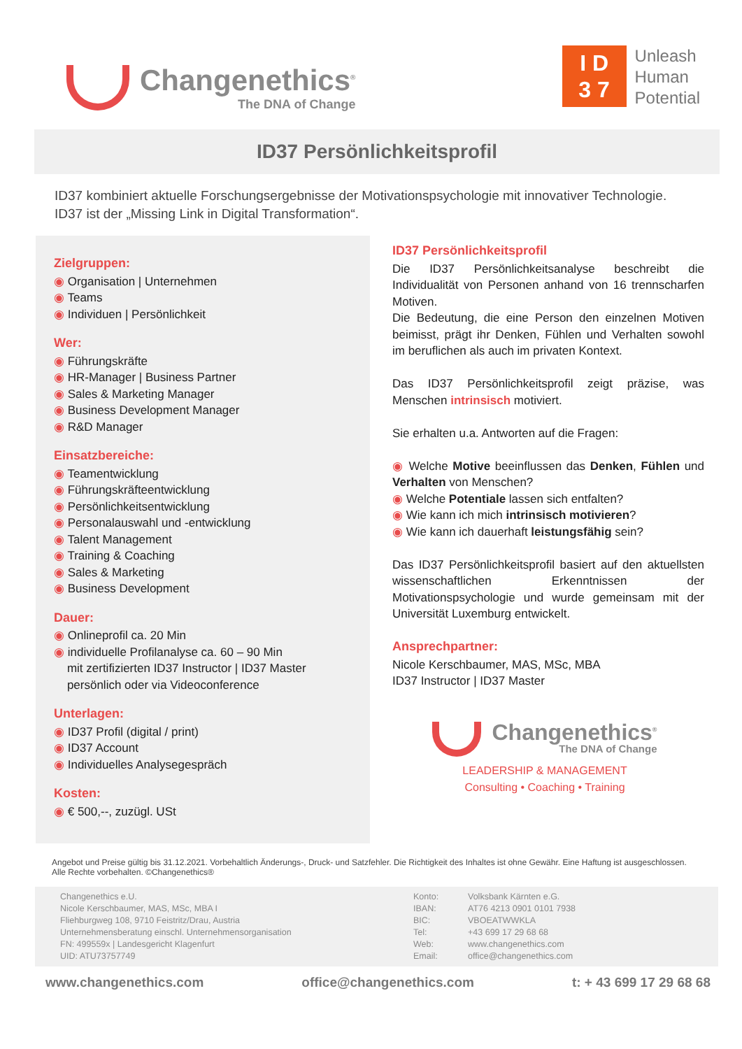Changenethics<sup>®</sup>
The DNA of Change
I D
3 7
Unleash
Human
Potential
ID37 Persönlichkeitsprofil
ID37 kombiniert aktuelle Forschungsergebnisse der Motivationspsychologie mit innovativer Technologie.
ID37 ist der „Missing Link in Digital Transformation“.
Zielgruppen:
Organisation | Unternehmen
Teams
Individuen | Persönlichkeit
Wer:
Führungskräfte
HR-Manager | Business Partner
Sales & Marketing Manager
Business Development Manager
R&D Manager
Einsatzbereiche:
Teamentwicklung
Führungskräfteentwicklung
Persönlichkeitsentwicklung
Personalauswahl und -entwicklung
Talent Management
Training & Coaching
Sales & Marketing
Business Development
Dauer:
Onlineprofil ca. 20 Min
individuelle Profilanalyse ca. 60 – 90 Min
mit zertifizierten ID37 Instructor | ID37 Master
persönlich oder via Videoconference
Unterlagen:
ID37 Profil (digital / print)
ID37 Account
Individuelles Analysegespräch
Kosten:
€ 500,--, zuzügl. USt
ID37 Persönlichkeitsprofil
Die ID37 Persönlichkeitsanalyse beschreibt die Individualität von Personen anhand von 16 trennscharfen Motiven.
Die Bedeutung, die eine Person den einzelnen Motiven beimisst, prägt ihr Denken, Fühlen und Verhalten sowohl im beruflichen als auch im privaten Kontext.
Das ID37 Persönlichkeitsprofil zeigt präzise, was Menschen intrinsisch motiviert.
Sie erhalten u.a. Antworten auf die Fragen:
Welche Motive beeinflussen das Denken, Fühlen und Verhalten von Menschen?
Welche Potentiale lassen sich entfalten?
Wie kann ich mich intrinsisch motivieren?
Wie kann ich dauerhaft leistungsfähig sein?
Das ID37 Persönlichkeitsprofil basiert auf den aktuellsten wissenschaftlichen Erkenntnissen der Motivationspsychologie und wurde gemeinsam mit der Universität Luxemburg entwickelt.
Ansprechpartner:
Nicole Kerschbaumer, MAS, MSc, MBA
ID37 Instructor | ID37 Master
Changenethics<sup>®</sup>
The DNA of Change
LEADERSHIP & MANAGEMENT
Consulting • Coaching • Training
Angebot und Preise gültig bis 31.12.2021. Vorbehaltlich Änderungs-, Druck- und Satzfehler. Die Richtigkeit des Inhaltes ist ohne Gewähr. Eine Haftung ist ausgeschlossen. Alle Rechte vorbehalten. ©Changenethics®
Changenethics e.U.
Nicole Kerschbaumer, MAS, MSc, MBA I
Fliehburgweg 108, 9710 Feistritz/Drau, Austria
Unternehmensberatung einschl. Unternehmensorganisation
FN: 499559x | Landesgericht Klagenfurt
UID: ATU73757749
Konto:
IBAN:
BIC:
Tel:
Web:
Email:
Volksbank Kärnten e.G.
AT76 4213 0901 0101 7938
VBOEATWWKLA
+43 699 17 29 68 68
www.changenethics.com
office@changenethics.com
www.changenethics.com office@changenethics.com t: + 43 699 17 29 68 68